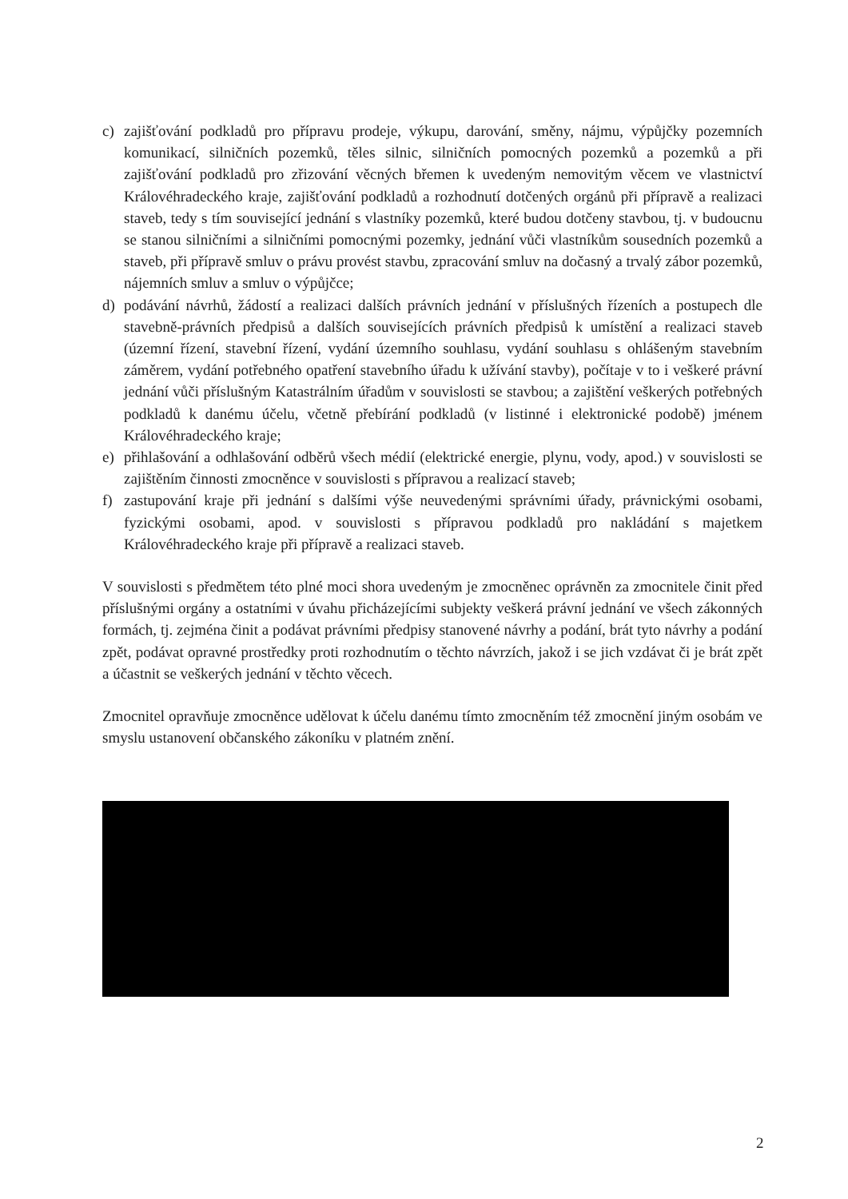c) zajišťování podkladů pro přípravu prodeje, výkupu, darování, směny, nájmu, výpůjčky pozemních komunikací, silničních pozemků, těles silnic, silničních pomocných pozemků a pozemků a při zajišťování podkladů pro zřizování věcných břemen k uvedeným nemovitým věcem ve vlastnictví Královéhradeckého kraje, zajišťování podkladů a rozhodnutí dotčených orgánů při přípravě a realizaci staveb, tedy s tím související jednání s vlastníky pozemků, které budou dotčeny stavbou, tj. v budoucnu se stanou silničními a silničními pomocnými pozemky, jednání vůči vlastníkům sousedních pozemků a staveb, při přípravě smluv o právu provést stavbu, zpracování smluv na dočasný a trvalý zábor pozemků, nájemních smluv a smluv o výpůjčce;
d) podávání návrhů, žádostí a realizaci dalších právních jednání v příslušných řízeních a postupech dle stavebně-právních předpisů a dalších souvisejících právních předpisů k umístění a realizaci staveb (územní řízení, stavební řízení, vydání územního souhlasu, vydání souhlasu s ohlášeným stavebním záměrem, vydání potřebného opatření stavebního úřadu k užívání stavby), počítaje v to i veškeré právní jednání vůči příslušným Katastrálním úřadům v souvislosti se stavbou; a zajištění veškerých potřebných podkladů k danému účelu, včetně přebírání podkladů (v listinné i elektronické podobě) jménem Královéhradeckého kraje;
e) přihlašování a odhlašování odběrů všech médií (elektrické energie, plynu, vody, apod.) v souvislosti se zajištěním činnosti zmocněnce v souvislosti s přípravou a realizací staveb;
f) zastupování kraje při jednání s dalšími výše neuvedenými správními úřady, právnickými osobami, fyzickými osobami, apod. v souvislosti s přípravou podkladů pro nakládání s majetkem Královéhradeckého kraje při přípravě a realizaci staveb.
V souvislosti s předmětem této plné moci shora uvedeným je zmocněnec oprávněn za zmocnitele činit před příslušnými orgány a ostatními v úvahu přicházejícími subjekty veškerá právní jednání ve všech zákonných formách, tj. zejména činit a podávat právními předpisy stanovené návrhy a podání, brát tyto návrhy a podání zpět, podávat opravné prostředky proti rozhodnutím o těchto návrzích, jakož i se jich vzdávat či je brát zpět a účastnit se veškerých jednání v těchto věcech.
Zmocnitel opravňuje zmocněnce udělovat k účelu danému tímto zmocněním též zmocnění jiným osobám ve smyslu ustanovení občanského zákoníku v platném znění.
2